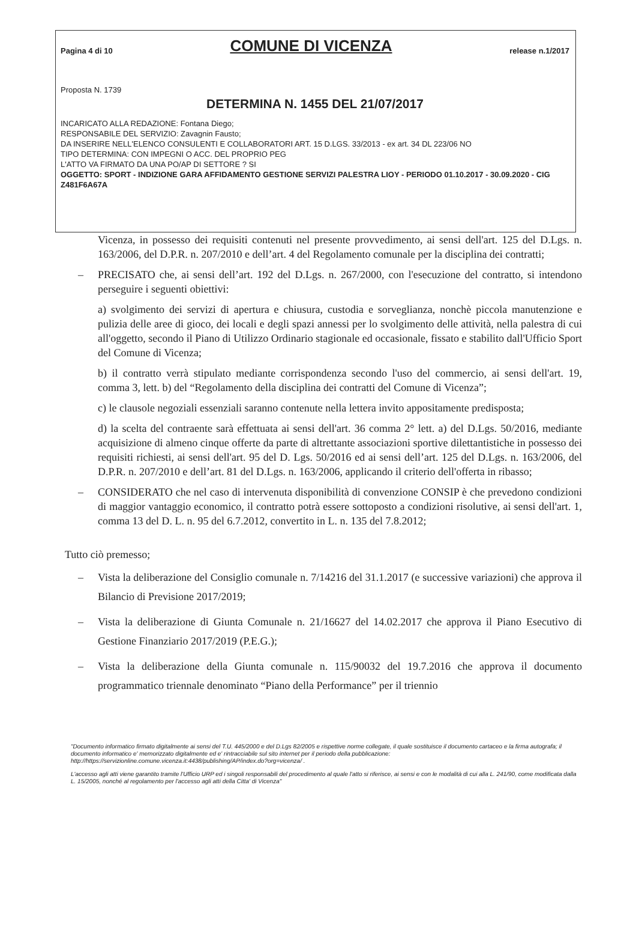Pagina 4 di 10 COMUNE DI VICENZA release n.1/2017
Proposta N. 1739
DETERMINA N. 1455 DEL 21/07/2017
INCARICATO ALLA REDAZIONE: Fontana Diego;
RESPONSABILE DEL SERVIZIO: Zavagnin Fausto;
DA INSERIRE NELL'ELENCO CONSULENTI E COLLABORATORI ART. 15 D.LGS. 33/2013 - ex art. 34 DL 223/06 NO
TIPO DETERMINA: CON IMPEGNI O ACC. DEL PROPRIO PEG
L'ATTO VA FIRMATO DA UNA PO/AP DI SETTORE ? SI
OGGETTO: SPORT - INDIZIONE GARA AFFIDAMENTO GESTIONE SERVIZI PALESTRA LIOY - PERIODO 01.10.2017 - 30.09.2020 - CIG Z481F6A67A
Vicenza, in possesso dei requisiti contenuti nel presente provvedimento, ai sensi dell'art. 125 del D.Lgs. n. 163/2006, del D.P.R. n. 207/2010 e dell’art. 4 del Regolamento comunale per la disciplina dei contratti;
– PRECISATO che, ai sensi dell’art. 192 del D.Lgs. n. 267/2000, con l'esecuzione del contratto, si intendono perseguire i seguenti obiettivi:
a) svolgimento dei servizi di apertura e chiusura, custodia e sorveglianza, nonchè piccola manutenzione e pulizia delle aree di gioco, dei locali e degli spazi annessi per lo svolgimento delle attività, nella palestra di cui all'oggetto, secondo il Piano di Utilizzo Ordinario stagionale ed occasionale, fissato e stabilito dall'Ufficio Sport del Comune di Vicenza;
b) il contratto verrà stipulato mediante corrispondenza secondo l'uso del commercio, ai sensi dell'art. 19, comma 3, lett. b) del “Regolamento della disciplina dei contratti del Comune di Vicenza”;
c) le clausole negoziali essenziali saranno contenute nella lettera invito appositamente predisposta;
d) la scelta del contraente sarà effettuata ai sensi dell'art. 36 comma 2° lett. a) del D.Lgs. 50/2016, mediante acquisizione di almeno cinque offerte da parte di altrettante associazioni sportive dilettantistiche in possesso dei requisiti richiesti, ai sensi dell'art. 95 del D. Lgs. 50/2016 ed ai sensi dell’art. 125 del D.Lgs. n. 163/2006, del D.P.R. n. 207/2010 e dell’art. 81 del D.Lgs. n. 163/2006, applicando il criterio dell'offerta in ribasso;
– CONSIDERATO che nel caso di intervenuta disponibilità di convenzione CONSIP è che prevedono condizioni di maggior vantaggio economico, il contratto potrà essere sottoposto a condizioni risolutive, ai sensi dell'art. 1, comma 13 del D. L. n. 95 del 6.7.2012, convertito in L. n. 135 del 7.8.2012;
Tutto ciò premesso;
– Vista la deliberazione del Consiglio comunale n. 7/14216 del 31.1.2017 (e successive variazioni) che approva il Bilancio di Previsione 2017/2019;
– Vista la deliberazione di Giunta Comunale n. 21/16627 del 14.02.2017 che approva il Piano Esecutivo di Gestione Finanziario 2017/2019 (P.E.G.);
– Vista la deliberazione della Giunta comunale n. 115/90032 del 19.7.2016 che approva il documento programmatico triennale denominato “Piano della Performance” per il triennio
"Documento informatico firmato digitalmente ai sensi del T.U. 445/2000 e del D.Lgs 82/2005 e rispettive norme collegate, il quale sostituisce il documento cartaceo e la firma autografa; il documento informatico e' memorizzato digitalmente ed e' rintracciabile sul sito internet per il periodo della pubblicazione: http://https://servizionline.comune.vicenza.it:4438/publishing/AP/index.do?org=vicenza/ .
L'accesso agli atti viene garantito tramite l'Ufficio URP ed i singoli responsabili del procedimento al quale l'atto si riferisce, ai sensi e con le modalità di cui alla L. 241/90, come modificata dalla L. 15/2005, nonché al regolamento per l'accesso agli atti della Citta' di Vicenza"